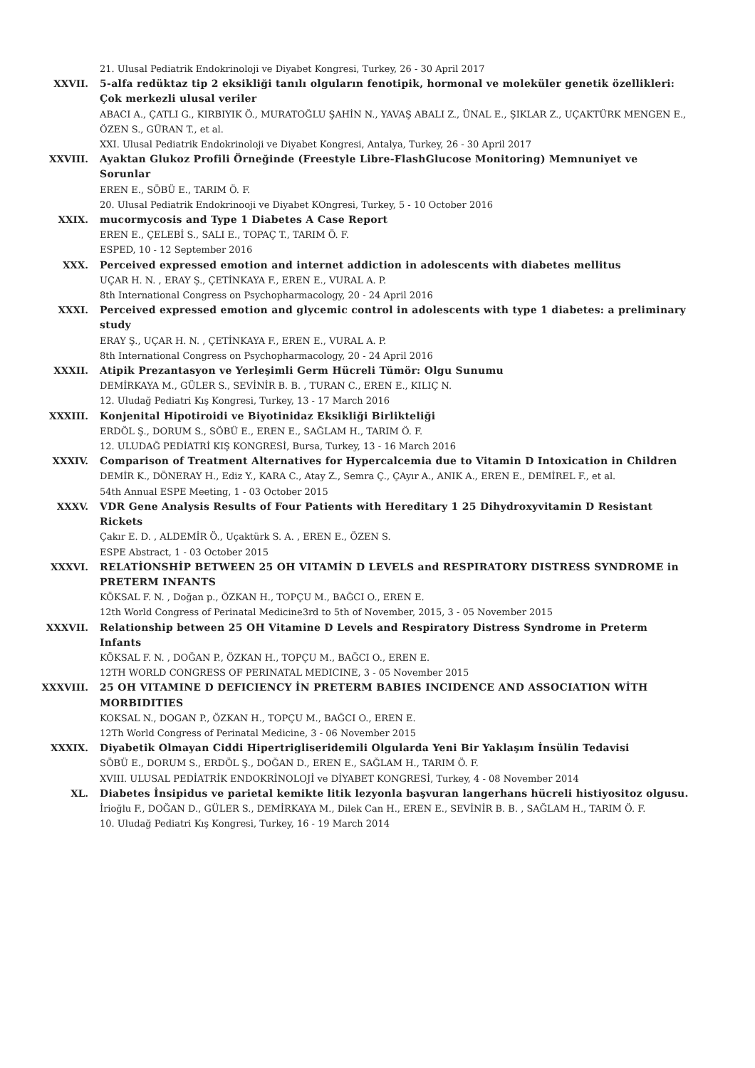21. Ulusal Pediatrik Endokrinoloji ve Diyabet Kongresi, Turkey, 26 - 30 April 2017
XXVII. 5-alfa redüktaz tip 2 eksikliği tanılı olguların fenotipik, hormonal ve moleküler genetik özellikleri: Çok merkezli ulusal veriler
ABACI A., ÇATLI G., KIRBIYIK Ö., MURATOĞLU ŞAHİN N., YAVAŞ ABALI Z., ÜNAL E., ŞIKLAR Z., UÇAKTÜRK MENGEN E., ÖZEN S., GÜRAN T., et al.
XXI. Ulusal Pediatrik Endokrinoloji ve Diyabet Kongresi, Antalya, Turkey, 26 - 30 April 2017
XXVIII. Ayaktan Glukoz Profili Örneğinde (Freestyle Libre-FlashGlucose Monitoring) Memnuniyet ve Sorunlar
EREN E., SÖBÜ E., TARIM Ö. F.
20. Ulusal Pediatrik Endokrinooji ve Diyabet KOngresi, Turkey, 5 - 10 October 2016
XXIX. mucormycosis and Type 1 Diabetes A Case Report
EREN E., ÇELEBİ S., SALI E., TOPAÇ T., TARIM Ö. F.
ESPED, 10 - 12 September 2016
XXX. Perceived expressed emotion and internet addiction in adolescents with diabetes mellitus
UÇAR H. N. , ERAY Ş., ÇETİNKAYA F., EREN E., VURAL A. P.
8th International Congress on Psychopharmacology, 20 - 24 April 2016
XXXI. Perceived expressed emotion and glycemic control in adolescents with type 1 diabetes: a preliminary study
ERAY Ş., UÇAR H. N. , ÇETİNKAYA F., EREN E., VURAL A. P.
8th International Congress on Psychopharmacology, 20 - 24 April 2016
XXXII. Atipik Prezantasyon ve Yerleşimli Germ Hücreli Tümör: Olgu Sunumu
DEMİRKAYA M., GÜLER S., SEVİNİR B. B. , TURAN C., EREN E., KILIÇ N.
12. Uludağ Pediatri Kış Kongresi, Turkey, 13 - 17 March 2016
XXXIII. Konjenital Hipotiroidi ve Biyotinidaz Eksikliği Birlikteliği
ERDÖL Ş., DORUM S., SÖBÜ E., EREN E., SAĞLAM H., TARIM Ö. F.
12. ULUDAĞ PEDİATRİ KIŞ KONGRESİ, Bursa, Turkey, 13 - 16 March 2016
XXXIV. Comparison of Treatment Alternatives for Hypercalcemia due to Vitamin D Intoxication in Children
DEMİR K., DÖNERAY H., Ediz Y., KARA C., Atay Z., Semra Ç., ÇAyır A., ANIK A., EREN E., DEMİREL F., et al.
54th Annual ESPE Meeting, 1 - 03 October 2015
XXXV. VDR Gene Analysis Results of Four Patients with Hereditary 1 25 Dihydroxyvitamin D Resistant Rickets
Çakır E. D. , ALDEMİR Ö., Uçaktürk S. A. , EREN E., ÖZEN S.
ESPE Abstract, 1 - 03 October 2015
XXXVI. RELATİONSHİP BETWEEN 25 OH VITAMİN D LEVELS and RESPIRATORY DISTRESS SYNDROME in PRETERM INFANTS
KÖKSAL F. N. , Doğan p., ÖZKAN H., TOPÇU M., BAĞCI O., EREN E.
12th World Congress of Perinatal Medicine3rd to 5th of November, 2015, 3 - 05 November 2015
XXXVII. Relationship between 25 OH Vitamine D Levels and Respiratory Distress Syndrome in Preterm Infants
KÖKSAL F. N. , DOĞAN P., ÖZKAN H., TOPÇU M., BAĞCI O., EREN E.
12TH WORLD CONGRESS OF PERINATAL MEDICINE, 3 - 05 November 2015
XXXVIII. 25 OH VITAMINE D DEFICIENCY İN PRETERM BABIES INCIDENCE AND ASSOCIATION WİTH MORBIDITIES
KOKSAL N., DOGAN P., ÖZKAN H., TOPÇU M., BAĞCI O., EREN E.
12Th World Congress of Perinatal Medicine, 3 - 06 November 2015
XXXIX. Diyabetik Olmayan Ciddi Hipertrigliseridemili Olgularda Yeni Bir Yaklaşım İnsülin Tedavisi
SÖBÜ E., DORUM S., ERDÖL Ş., DOĞAN D., EREN E., SAĞLAM H., TARIM Ö. F.
XVIII. ULUSAL PEDİATRİK ENDOKRİNOLOJİ ve DİYABET KONGRESİ, Turkey, 4 - 08 November 2014
XL. Diabetes İnsipidus ve parietal kemikte litik lezyonla başvuran langerhans hücreli histiyositoz olgusu.
İrioğlu F., DOĞAN D., GÜLER S., DEMİRKAYA M., Dilek Can H., EREN E., SEVİNİR B. B. , SAĞLAM H., TARIM Ö. F.
10. Uludağ Pediatri Kış Kongresi, Turkey, 16 - 19 March 2014